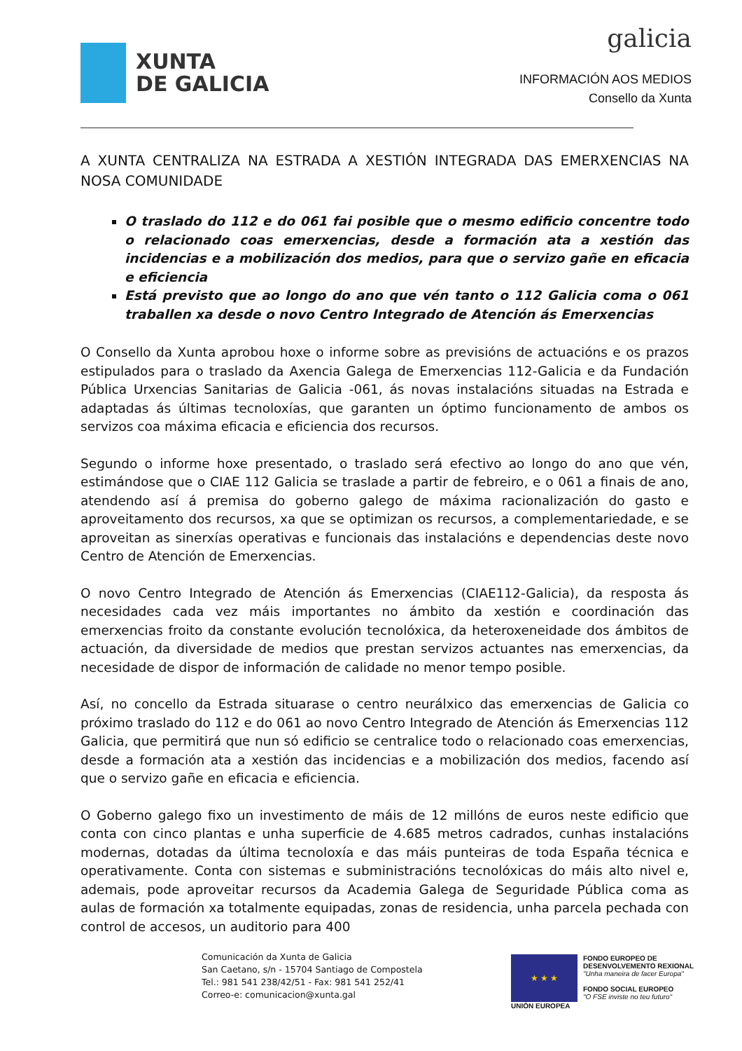XUNTA
DE GALICIA
galicia
INFORMACIÓN AOS MEDIOS
Consello da Xunta
A XUNTA CENTRALIZA NA ESTRADA A XESTIÓN INTEGRADA DAS EMERXENCIAS NA NOSA COMUNIDADE
O traslado do 112 e do 061 fai posible que o mesmo edificio concentre todo o relacionado coas emerxencias, desde a formación ata a xestión das incidencias e a mobilización dos medios, para que o servizo gañe en eficacia e eficiencia
Está previsto que ao longo do ano que vén tanto o 112 Galicia coma o 061 traballen xa desde o novo Centro Integrado de Atención ás Emerxencias
O Consello da Xunta aprobou hoxe o informe sobre as previsións de actuacións e os prazos estipulados para o traslado da Axencia Galega de Emerxencias 112-Galicia e da Fundación Pública Urxencias Sanitarias de Galicia -061, ás novas instalacións situadas na Estrada e adaptadas ás últimas tecnoloxías, que garanten un óptimo funcionamento de ambos os servizos coa máxima eficacia e eficiencia dos recursos.
Segundo o informe hoxe presentado, o traslado será efectivo ao longo do ano que vén, estimándose que o CIAE 112 Galicia se traslade a partir de febreiro, e o 061 a finais de ano, atendendo así á premisa do goberno galego de máxima racionalización do gasto e aproveitamento dos recursos, xa que se optimizan os recursos, a complementariedade, e se aproveitan as sinerxías operativas e funcionais das instalacións e dependencias deste novo Centro de Atención de Emerxencias.
O novo Centro Integrado de Atención ás Emerxencias (CIAE112-Galicia), da resposta ás necesidades cada vez máis importantes no ámbito da xestión e coordinación das emerxencias froito da constante evolución tecnolóxica, da heteroxeneidade dos ámbitos de actuación, da diversidade de medios que prestan servizos actuantes nas emerxencias, da necesidade de dispor de información de calidade no menor tempo posible.
Así, no concello da Estrada situarase o centro neurálxico das emerxencias de Galicia co próximo traslado do 112 e do 061 ao novo Centro Integrado de Atención ás Emerxencias 112 Galicia, que permitirá que nun só edificio se centralice todo o relacionado coas emerxencias, desde a formación ata a xestión das incidencias e a mobilización dos medios, facendo así que o servizo gañe en eficacia e eficiencia.
O Goberno galego fixo un investimento de máis de 12 millóns de euros neste edificio que conta con cinco plantas e unha superficie de 4.685 metros cadrados, cunhas instalacións modernas, dotadas da última tecnoloxía e das máis punteiras de toda España técnica e operativamente. Conta con sistemas e subministracións tecnolóxicas do máis alto nivel e, ademais, pode aproveitar recursos da Academia Galega de Seguridade Pública coma as aulas de formación xa totalmente equipadas, zonas de residencia, unha parcela pechada con control de accesos, un auditorio para 400
Comunicación da Xunta de Galicia
San Caetano, s/n - 15704 Santiago de Compostela
Tel.: 981 541 238/42/51 - Fax: 981 541 252/41
Correo-e: comunicacion@xunta.gal
★ ★ ★
UNIÓN EUROPEA
FONDO EUROPEO DE
DESENVOLVEMENTO REXIONAL
"Unha maneira de facer Europa"
FONDO SOCIAL EUROPEO
"O FSE inviste no teu futuro"